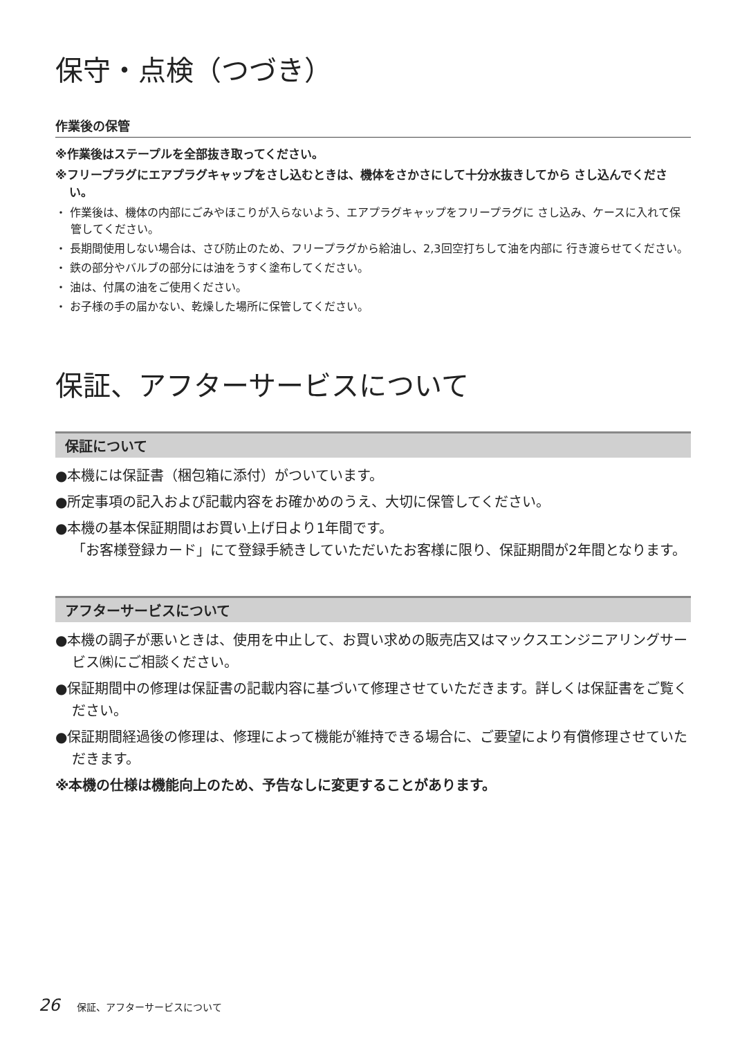保守・点検（つづき）
作業後の保管
※作業後はステープルを全部抜き取ってください。
※フリープラグにエアプラグキャップをさし込むときは、機体をさかさにして十分水抜きしてから さし込んでください。
・ 作業後は、機体の内部にごみやほこりが入らないよう、エアプラグキャップをフリープラグに さし込み、ケースに入れて保管してください。
・ 長期間使用しない場合は、さび防止のため、フリープラグから給油し、2,3回空打ちして油を内部に 行き渡らせてください。
・ 鉄の部分やバルブの部分には油をうすく塗布してください。
・ 油は、付属の油をご使用ください。
・ お子様の手の届かない、乾燥した場所に保管してください。
保証、アフターサービスについて
保証について
●本機には保証書（梱包箱に添付）がついています。
●所定事項の記入および記載内容をお確かめのうえ、大切に保管してください。
●本機の基本保証期間はお買い上げ日より1年間です。
「お客様登録カード」にて登録手続きしていただいたお客様に限り、保証期間が2年間となります。
アフターサービスについて
●本機の調子が悪いときは、使用を中止して、お買い求めの販売店又はマックスエンジニアリングサービス㈱にご相談ください。
●保証期間中の修理は保証書の記載内容に基づいて修理させていただきます。詳しくは保証書をご覧ください。
●保証期間経過後の修理は、修理によって機能が維持できる場合に、ご要望により有償修理させていただきます。
※本機の仕様は機能向上のため、予告なしに変更することがあります。
26 保証、アフターサービスについて